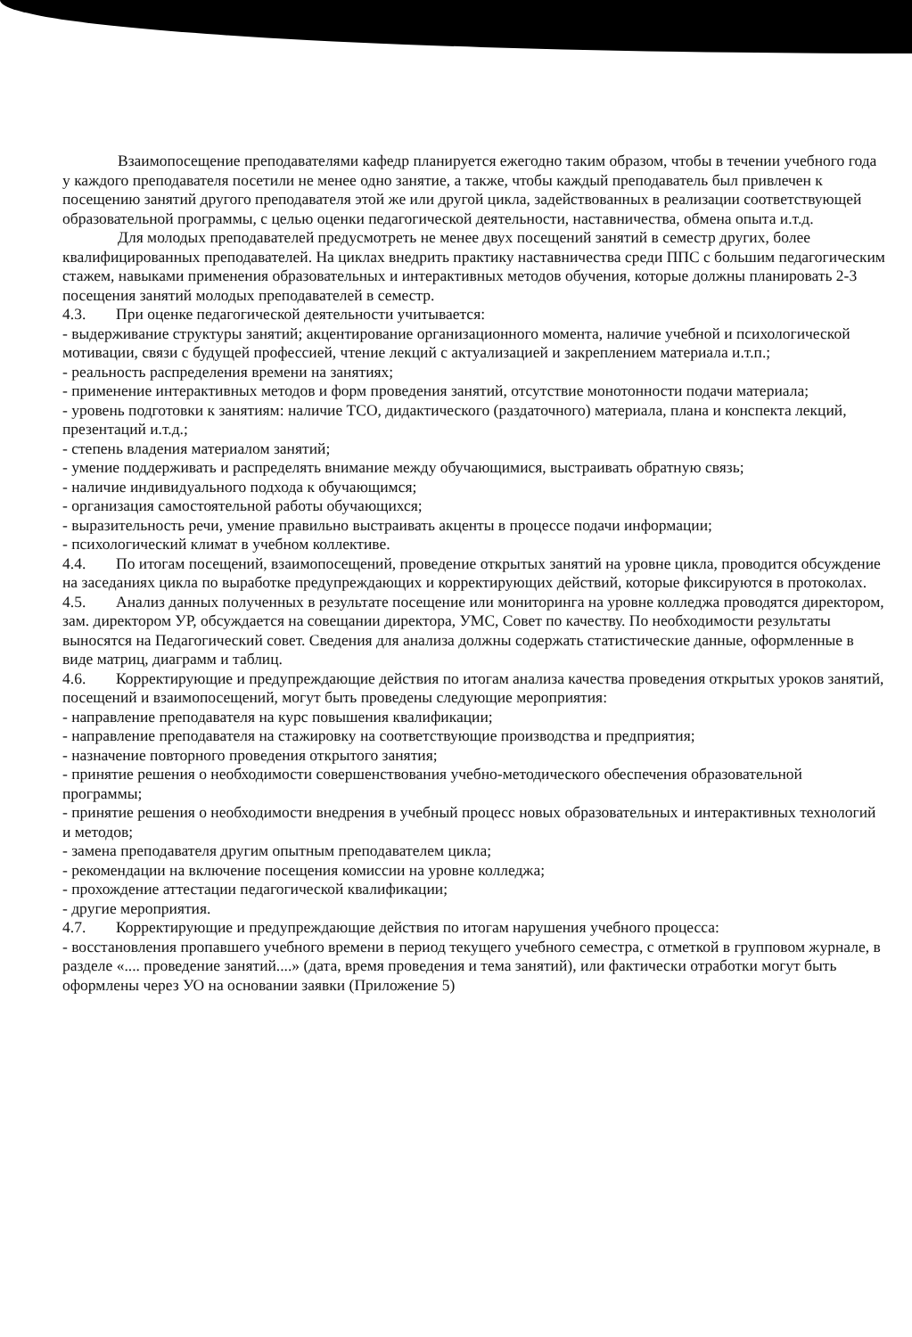Взаимопосещение преподавателями кафедр планируется ежегодно таким образом, чтобы в течении учебного года у каждого преподавателя посетили не менее одно занятие, а также, чтобы каждый преподаватель был привлечен к посещению занятий другого преподавателя этой же или другой цикла, задействованных в реализации соответствующей образовательной программы, с целью оценки педагогической деятельности, наставничества, обмена опыта и.т.д.
Для молодых преподавателей предусмотреть не менее двух посещений занятий в семестр других, более квалифицированных преподавателей. На циклах внедрить практику наставничества среди ППС с большим педагогическим стажем, навыками применения образовательных и интерактивных методов обучения, которые должны планировать 2-3 посещения занятий молодых преподавателей в семестр.
4.3. При оценке педагогической деятельности учитывается:
- выдерживание структуры занятий; акцентирование организационного момента, наличие учебной и психологической мотивации, связи с будущей профессией, чтение лекций с актуализацией и закреплением материала и.т.п.;
- реальность распределения времени на занятиях;
- применение интерактивных методов и форм проведения занятий, отсутствие монотонности подачи материала;
- уровень подготовки к занятиям: наличие ТСО, дидактического (раздаточного) материала, плана и конспекта лекций, презентаций и.т.д.;
- степень владения материалом занятий;
- умение поддерживать и распределять внимание между обучающимися, выстраивать обратную связь;
- наличие индивидуального подхода к обучающимся;
- организация самостоятельной работы обучающихся;
- выразительность речи, умение правильно выстраивать акценты в процессе подачи информации;
- психологический климат в учебном коллективе.
4.4. По итогам посещений, взаимопосещений, проведение открытых занятий на уровне цикла, проводится обсуждение на заседаниях цикла по выработке предупреждающих и корректирующих действий, которые фиксируются в протоколах.
4.5. Анализ данных полученных в результате посещение или мониторинга на уровне колледжа проводятся директором, зам. директором УР, обсуждается на совещании директора, УМС, Совет по качеству. По необходимости результаты выносятся на Педагогический совет. Сведения для анализа должны содержать статистические данные, оформленные в виде матриц, диаграмм и таблиц.
4.6. Корректирующие и предупреждающие действия по итогам анализа качества проведения открытых уроков занятий, посещений и взаимопосещений, могут быть проведены следующие мероприятия:
- направление преподавателя на курс повышения квалификации;
- направление преподавателя на стажировку на соответствующие производства и предприятия;
- назначение повторного проведения открытого занятия;
- принятие решения о необходимости совершенствования учебно-методического обеспечения образовательной программы;
- принятие решения о необходимости внедрения в учебный процесс новых образовательных и интерактивных технологий и методов;
- замена преподавателя другим опытным преподавателем цикла;
- рекомендации на включение посещения комиссии на уровне колледжа;
- прохождение аттестации педагогической квалификации;
- другие мероприятия.
4.7. Корректирующие и предупреждающие действия по итогам нарушения учебного процесса:
- восстановления пропавшего учебного времени в период текущего учебного семестра, с отметкой в групповом журнале, в разделе «.... проведение занятий....» (дата, время проведения и тема занятий), или фактически отработки могут быть оформлены через УО на основании заявки (Приложение 5)